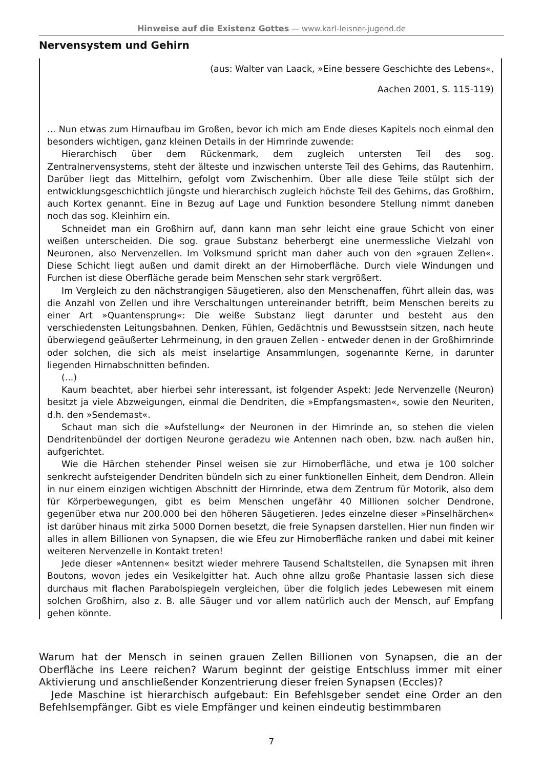Hinweise auf die Existenz Gottes — www.karl-leisner-jugend.de
Nervensystem und Gehirn
(aus: Walter van Laack, »Eine bessere Geschichte des Lebens«,
Aachen 2001, S. 115-119)
... Nun etwas zum Hirnaufbau im Großen, bevor ich mich am Ende dieses Kapitels noch einmal den besonders wichtigen, ganz kleinen Details in der Hirnrinde zuwende:
Hierarchisch über dem Rückenmark, dem zugleich untersten Teil des sog. Zentralnervensystems, steht der älteste und inzwischen unterste Teil des Gehirns, das Rautenhirn. Darüber liegt das Mittelhirn, gefolgt vom Zwischenhirn. Über alle diese Teile stülpt sich der entwicklungsgeschichtlich jüngste und hierarchisch zugleich höchste Teil des Gehirns, das Großhirn, auch Kortex genannt. Eine in Bezug auf Lage und Funktion besondere Stellung nimmt daneben noch das sog. Kleinhirn ein.
Schneidet man ein Großhirn auf, dann kann man sehr leicht eine graue Schicht von einer weißen unterscheiden. Die sog. graue Substanz beherbergt eine unermessliche Vielzahl von Neuronen, also Nervenzellen. Im Volksmund spricht man daher auch von den »grauen Zellen«. Diese Schicht liegt außen und damit direkt an der Hirnoberfläche. Durch viele Windungen und Furchen ist diese Oberfläche gerade beim Menschen sehr stark vergrößert.
Im Vergleich zu den nächstrangigen Säugetieren, also den Menschenaffen, führt allein das, was die Anzahl von Zellen und ihre Verschaltungen untereinander betrifft, beim Menschen bereits zu einer Art »Quantensprung«: Die weiße Substanz liegt darunter und besteht aus den verschiedensten Leitungsbahnen. Denken, Fühlen, Gedächtnis und Bewusstsein sitzen, nach heute überwiegend geäußerter Lehrmeinung, in den grauen Zellen - entweder denen in der Großhirnrinde oder solchen, die sich als meist inselartige Ansammlungen, sogenannte Kerne, in darunter liegenden Hirnabschnitten befinden.
(...)
Kaum beachtet, aber hierbei sehr interessant, ist folgender Aspekt: Jede Nervenzelle (Neuron) besitzt ja viele Abzweigungen, einmal die Dendriten, die »Empfangsmasten«, sowie den Neuriten, d.h. den »Sendemast«.
Schaut man sich die »Aufstellung« der Neuronen in der Hirnrinde an, so stehen die vielen Dendritenbündel der dortigen Neurone geradezu wie Antennen nach oben, bzw. nach außen hin, aufgerichtet.
Wie die Härchen stehender Pinsel weisen sie zur Hirnoberfläche, und etwa je 100 solcher senkrecht aufsteigender Dendriten bündeln sich zu einer funktionellen Einheit, dem Dendron. Allein in nur einem einzigen wichtigen Abschnitt der Hirnrinde, etwa dem Zentrum für Motorik, also dem für Körperbewegungen, gibt es beim Menschen ungefähr 40 Millionen solcher Dendrone, gegenüber etwa nur 200.000 bei den höheren Säugetieren. Jedes einzelne dieser »Pinselhärchen« ist darüber hinaus mit zirka 5000 Dornen besetzt, die freie Synapsen darstellen. Hier nun finden wir alles in allem Billionen von Synapsen, die wie Efeu zur Hirnoberfläche ranken und dabei mit keiner weiteren Nervenzelle in Kontakt treten!
Jede dieser »Antennen« besitzt wieder mehrere Tausend Schaltstellen, die Synapsen mit ihren Boutons, wovon jedes ein Vesikelgitter hat. Auch ohne allzu große Phantasie lassen sich diese durchaus mit flachen Parabolspiegeln vergleichen, über die folglich jedes Lebewesen mit einem solchen Großhirn, also z. B. alle Säuger und vor allem natürlich auch der Mensch, auf Empfang gehen könnte.
Warum hat der Mensch in seinen grauen Zellen Billionen von Synapsen, die an der Oberfläche ins Leere reichen? Warum beginnt der geistige Entschluss immer mit einer Aktivierung und anschließender Konzentrierung dieser freien Synapsen (Eccles)?
Jede Maschine ist hierarchisch aufgebaut: Ein Befehlsgeber sendet eine Order an den Befehlsempfänger. Gibt es viele Empfänger und keinen eindeutig bestimmbaren
7